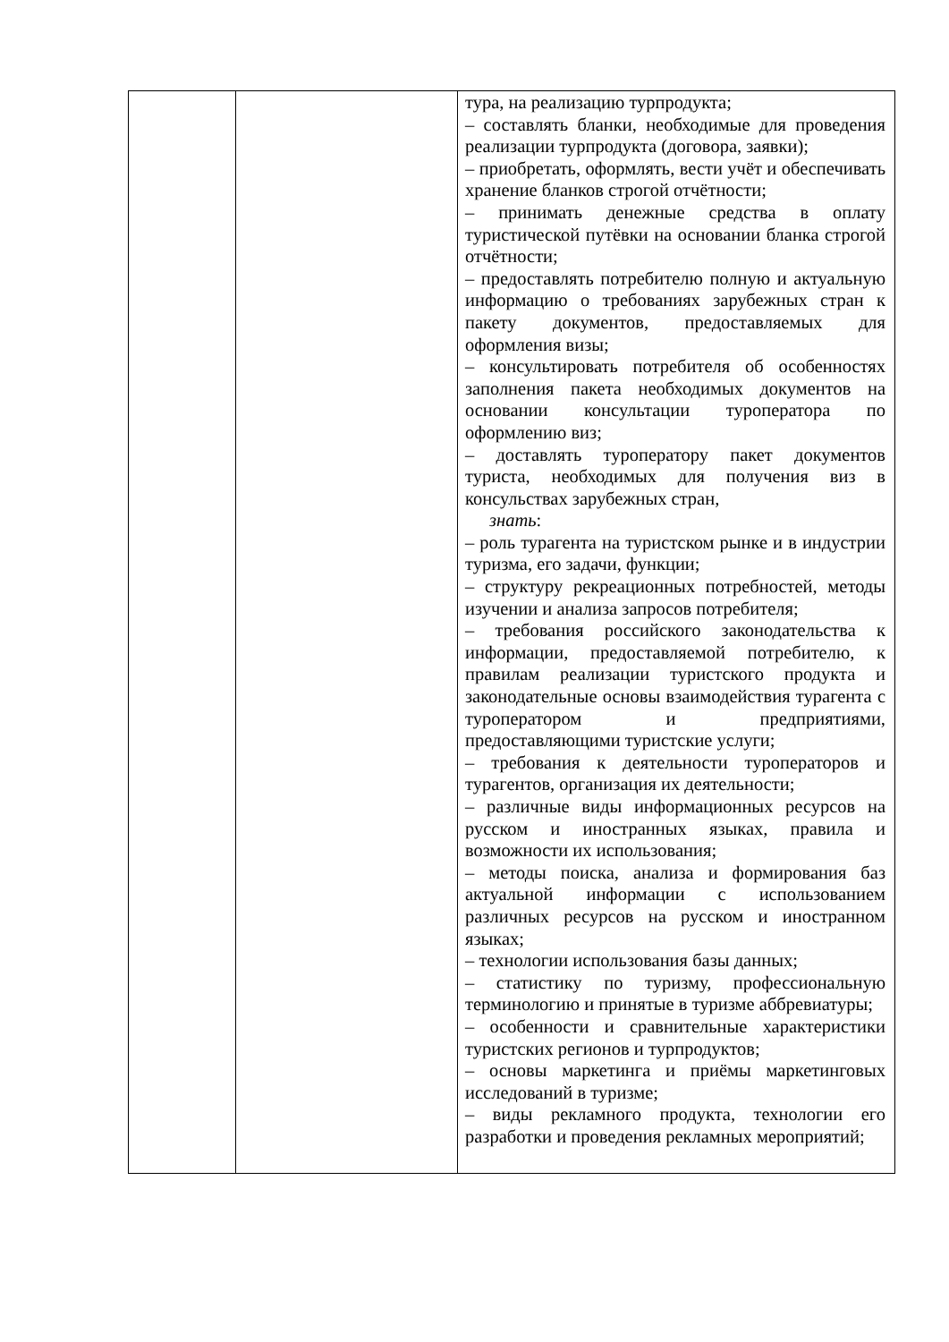| | | тура, на реализацию турпродукта; – составлять бланки, необходимые для проведения реализации турпродукта (договора, заявки); – приобретать, оформлять, вести учёт и обеспечивать хранение бланков строгой отчётности; – принимать денежные средства в оплату туристической путёвки на основании бланка строгой отчётности; – предоставлять потребителю полную и актуальную информацию о требованиях зарубежных стран к пакету документов, предоставляемых для оформления визы; – консультировать потребителя об особенностях заполнения пакета необходимых документов на основании консультации туроператора по оформлению виз; – доставлять туроператору пакет документов туриста, необходимых для получения виз в консульствах зарубежных стран, знать : – роль турагента на туристском рынке и в индустрии туризма, его задачи, функции; – структуру рекреационных потребностей, методы изучении и анализа запросов потребителя; – требования российского законодательства к информации, предоставляемой потребителю, к правилам реализации туристского продукта и законодательные основы взаимодействия турагента с туроператором и предприятиями, предоставляющими туристские услуги; – требования к деятельности туроператоров и турагентов, организация их деятельности; – различные виды информационных ресурсов на русском и иностранных языках, правила и возможности их использования; – методы поиска, анализа и формирования баз актуальной информации с использованием различных ресурсов на русском и иностранном языках; – технологии использования базы данных; – статистику по туризму, профессиональную терминологию и принятые в туризме аббревиатуры; – особенности и сравнительные характеристики туристских регионов и турпродуктов; – основы маркетинга и приёмы маркетинговых исследований в туризме; – виды рекламного продукта, технологии его разработки и проведения рекламных мероприятий; |